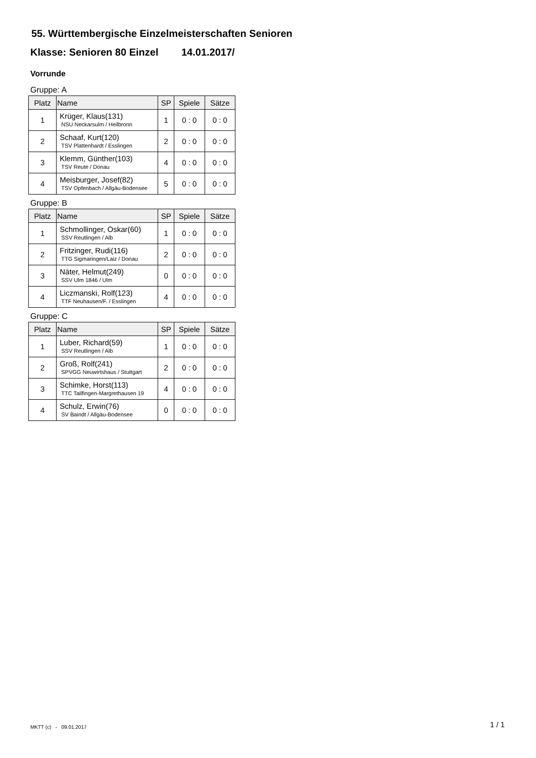55. Württembergische Einzelmeisterschaften Senioren
Klasse: Senioren 80 Einzel 14.01.2017/
Vorrunde
Gruppe: A
| Platz | Name | SP | Spiele | Sätze |
| --- | --- | --- | --- | --- |
| 1 | Krüger, Klaus(131) NSU Neckarsulm / Heilbronn | 1 | 0 : 0 | 0 : 0 |
| 2 | Schaaf, Kurt(120) TSV Plattenhardt / Esslingen | 2 | 0 : 0 | 0 : 0 |
| 3 | Klemm, Günther(103) TSV Reute / Donau | 4 | 0 : 0 | 0 : 0 |
| 4 | Meisburger, Josef(82) TSV Opfenbach / Allgäu-Bodensee | 5 | 0 : 0 | 0 : 0 |
Gruppe: B
| Platz | Name | SP | Spiele | Sätze |
| --- | --- | --- | --- | --- |
| 1 | Schmollinger, Oskar(60) SSV Reutlingen / Alb | 1 | 0 : 0 | 0 : 0 |
| 2 | Fritzinger, Rudi(116) TTG Sigmaringen/Laiz / Donau | 2 | 0 : 0 | 0 : 0 |
| 3 | Näter, Helmut(249) SSV Ulm 1846 / Ulm | 0 | 0 : 0 | 0 : 0 |
| 4 | Liczmanski, Rolf(123) TTF Neuhausen/F. / Esslingen | 4 | 0 : 0 | 0 : 0 |
Gruppe: C
| Platz | Name | SP | Spiele | Sätze |
| --- | --- | --- | --- | --- |
| 1 | Luber, Richard(59) SSV Reutlingen / Alb | 1 | 0 : 0 | 0 : 0 |
| 2 | Groß, Rolf(241) SPVGG Neuwirtshaus / Stuttgart | 2 | 0 : 0 | 0 : 0 |
| 3 | Schimke, Horst(113) TTC Tailfingen-Margrethausen 19 | 4 | 0 : 0 | 0 : 0 |
| 4 | Schulz, Erwin(76) SV Baindt / Allgäu-Bodensee | 0 | 0 : 0 | 0 : 0 |
MKTT (c) - 09.01.2017 1 / 1